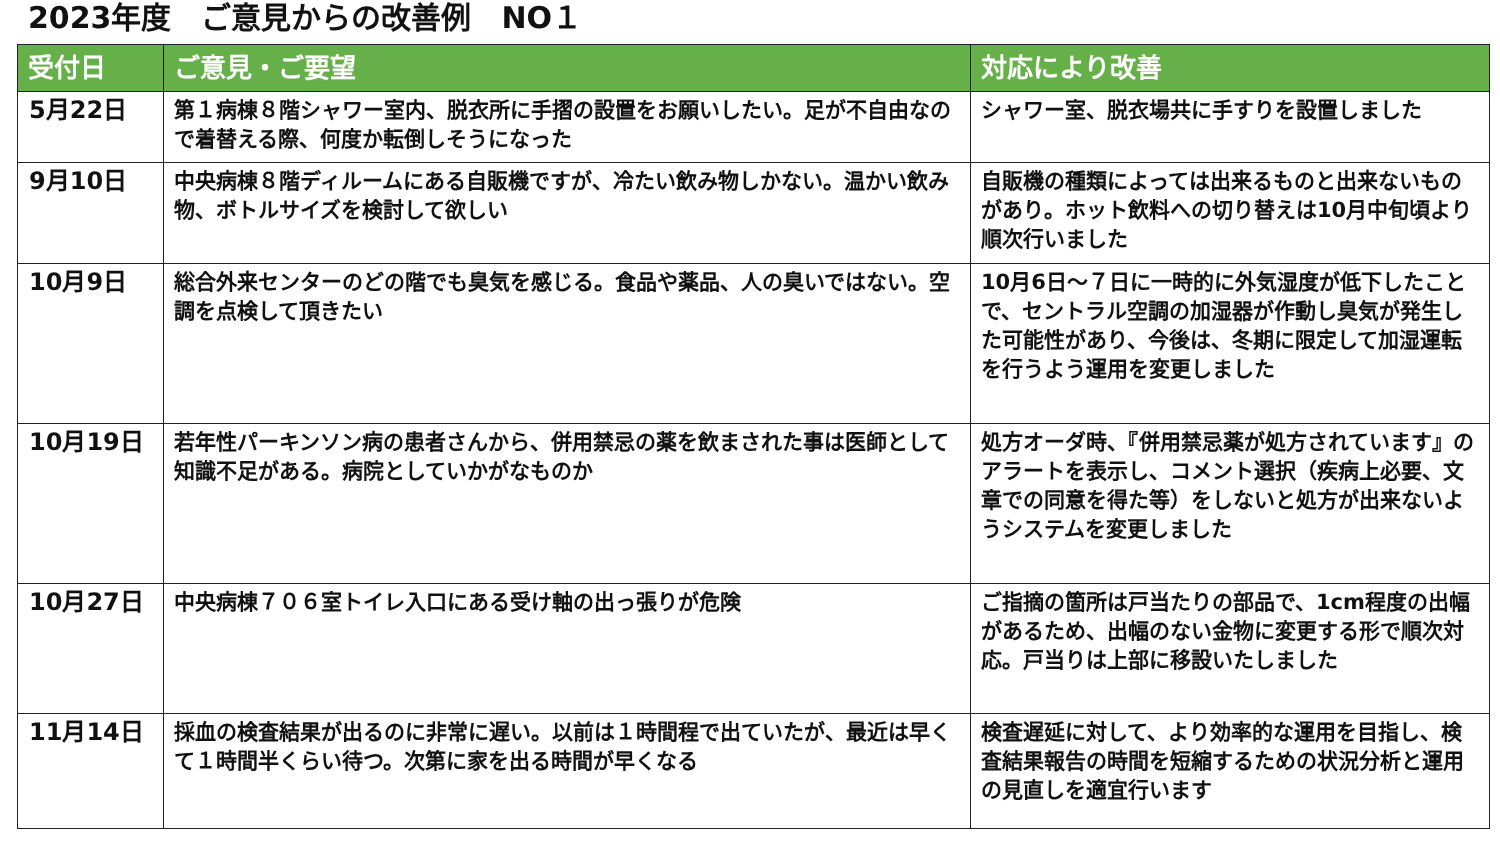2023年度　ご意見からの改善例　NO１
| 受付日 | ご意見・ご要望 | 対応により改善 |
| --- | --- | --- |
| 5月22日 | 第１病棟８階シャワー室内、脱衣所に手摺の設置をお願いしたい。足が不自由なので着替える際、何度か転倒しそうになった | シャワー室、脱衣場共に手すりを設置しました |
| 9月10日 | 中央病棟８階ディルームにある自販機ですが、冷たい飲み物しかない。温かい飲み物、ボトルサイズを検討して欲しい | 自販機の種類によっては出来るものと出来ないものがあり。ホット飲料への切り替えは10月中旬頃より順次行いました |
| 10月9日 | 総合外来センターのどの階でも臭気を感じる。食品や薬品、人の臭いではない。空調を点検して頂きたい | 10月6日～７日に一時的に外気湿度が低下したことで、セントラル空調の加湿器が作動し臭気が発生した可能性があり、今後は、冬期に限定して加湿運転を行うよう運用を変更しました |
| 10月19日 | 若年性パーキンソン病の患者さんから、併用禁忌の薬を飲まされた事は医師として知識不足がある。病院としていかがなものか | 処方オーダ時、『併用禁忌薬が処方されています』のアラートを表示し、コメント選択（疾病上必要、文章での同意を得た等）をしないと処方が出来ないようシステムを変更しました |
| 10月27日 | 中央病棟７０６室トイレ入口にある受け軸の出っ張りが危険 | ご指摘の箇所は戸当たりの部品で、1cm程度の出幅があるため、出幅のない金物に変更する形で順次対応。戸当りは上部に移設いたしました |
| 11月14日 | 採血の検査結果が出るのに非常に遅い。以前は１時間程で出ていたが、最近は早くて１時間半くらい待つ。次第に家を出る時間が早くなる | 検査遅延に対して、より効率的な運用を目指し、検査結果報告の時間を短縮するための状況分析と運用の見直しを適宜行います |